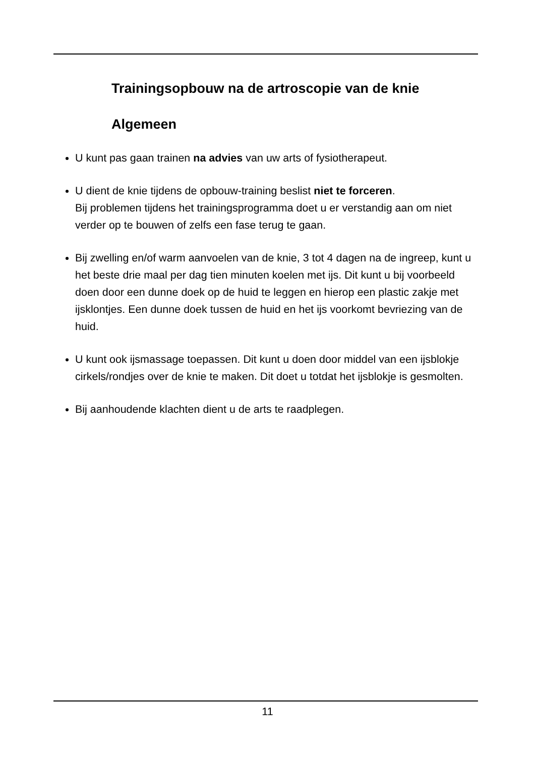Trainingsopbouw na de artroscopie van de knie
Algemeen
U kunt pas gaan trainen na advies van uw arts of fysiotherapeut.
U dient de knie tijdens de opbouw-training beslist niet te forceren.
Bij problemen tijdens het trainingsprogramma doet u er verstandig aan om niet verder op te bouwen of zelfs een fase terug te gaan.
Bij zwelling en/of warm aanvoelen van de knie, 3 tot 4 dagen na de ingreep, kunt u het beste drie maal per dag tien minuten koelen met ijs. Dit kunt u bij voorbeeld doen door een dunne doek op de huid te leggen en hierop een plastic zakje met ijsklontjes. Een dunne doek tussen de huid en het ijs voorkomt bevriezing van de huid.
U kunt ook ijsmassage toepassen. Dit kunt u doen door middel van een ijsblokje cirkels/rondjes over de knie te maken. Dit doet u totdat het ijsblokje is gesmolten.
Bij aanhoudende klachten dient u de arts te raadplegen.
11